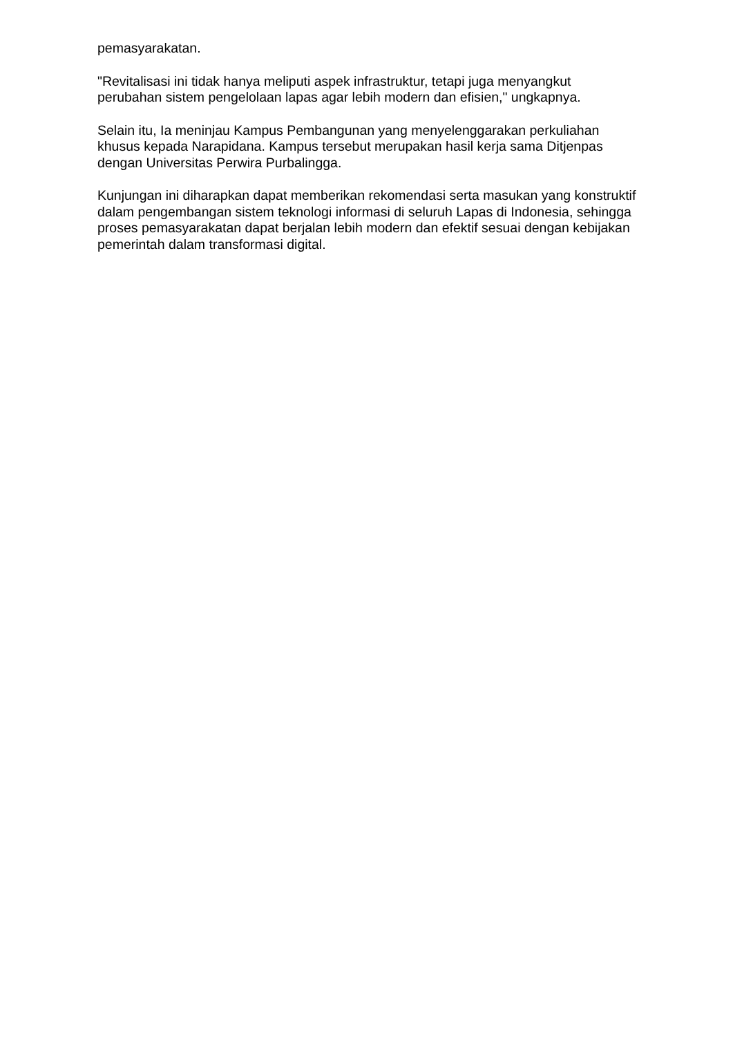pemasyarakatan.
"Revitalisasi ini tidak hanya meliputi aspek infrastruktur, tetapi juga menyangkut perubahan sistem pengelolaan lapas agar lebih modern dan efisien," ungkapnya.
Selain itu, Ia meninjau Kampus Pembangunan yang menyelenggarakan perkuliahan khusus kepada Narapidana. Kampus tersebut merupakan hasil kerja sama Ditjenpas dengan Universitas Perwira Purbalingga.
Kunjungan ini diharapkan dapat memberikan rekomendasi serta masukan yang konstruktif dalam pengembangan sistem teknologi informasi di seluruh Lapas di Indonesia, sehingga proses pemasyarakatan dapat berjalan lebih modern dan efektif sesuai dengan kebijakan pemerintah dalam transformasi digital.